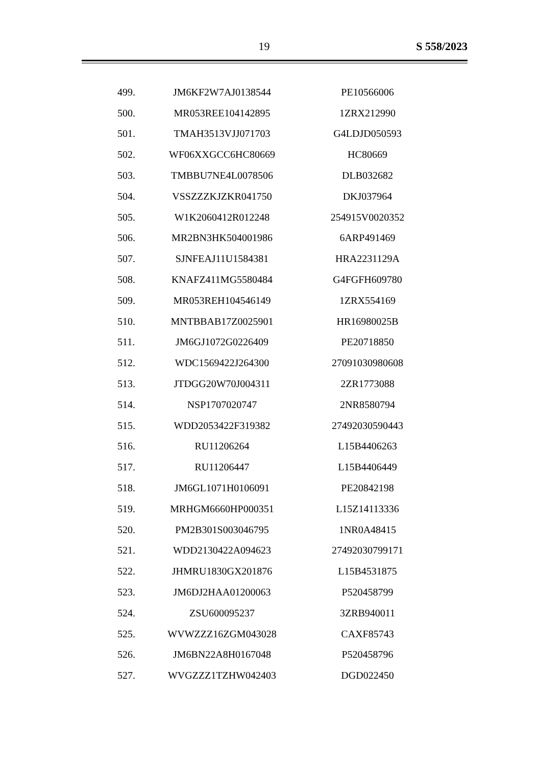19 S 558/2023
| 499. | JM6KF2W7AJ0138544 | PE10566006 |
| 500. | MR053REE104142895 | 1ZRX212990 |
| 501. | TMAH3513VJJ071703 | G4LDJD050593 |
| 502. | WF06XXGCC6HC80669 | HC80669 |
| 503. | TMBBU7NE4L0078506 | DLB032682 |
| 504. | VSSZZZKJZKR041750 | DKJ037964 |
| 505. | W1K2060412R012248 | 254915V0020352 |
| 506. | MR2BN3HK504001986 | 6ARP491469 |
| 507. | SJNFEAJ11U1584381 | HRA2231129A |
| 508. | KNAFZ411MG5580484 | G4FGFH609780 |
| 509. | MR053REH104546149 | 1ZRX554169 |
| 510. | MNTBBAB17Z0025901 | HR16980025B |
| 511. | JM6GJ1072G0226409 | PE20718850 |
| 512. | WDC1569422J264300 | 27091030980608 |
| 513. | JTDGG20W70J004311 | 2ZR1773088 |
| 514. | NSP1707020747 | 2NR8580794 |
| 515. | WDD2053422F319382 | 27492030590443 |
| 516. | RU11206264 | L15B4406263 |
| 517. | RU11206447 | L15B4406449 |
| 518. | JM6GL1071H0106091 | PE20842198 |
| 519. | MRHGM6660HP000351 | L15Z14113336 |
| 520. | PM2B301S003046795 | 1NR0A48415 |
| 521. | WDD2130422A094623 | 27492030799171 |
| 522. | JHMRU1830GX201876 | L15B4531875 |
| 523. | JM6DJ2HAA01200063 | P520458799 |
| 524. | ZSU600095237 | 3ZRB940011 |
| 525. | WVWZZZ16ZGM043028 | CAXF85743 |
| 526. | JM6BN22A8H0167048 | P520458796 |
| 527. | WVGZZZ1TZHW042403 | DGD022450 |